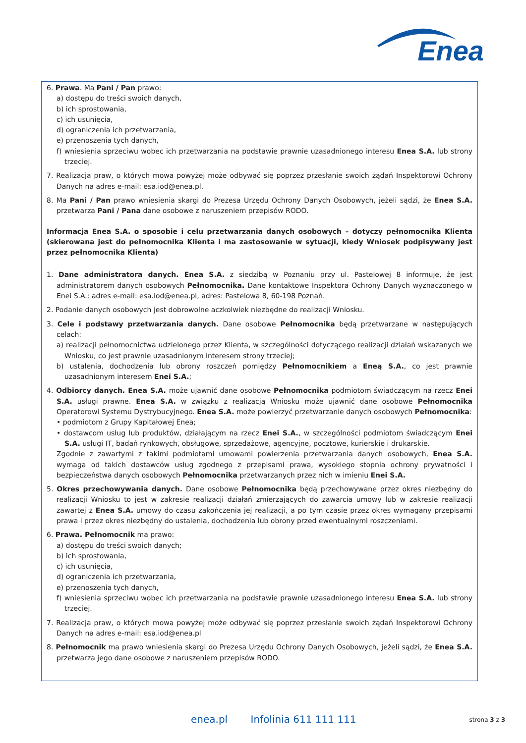Enea
6. Prawa. Ma Pani / Pan prawo:
a) dostępu do treści swoich danych,
b) ich sprostowania,
c) ich usunięcia,
d) ograniczenia ich przetwarzania,
e) przenoszenia tych danych,
f) wniesienia sprzeciwu wobec ich przetwarzania na podstawie prawnie uzasadnionego interesu Enea S.A. lub strony trzeciej.
7. Realizacja praw, o których mowa powyżej może odbywać się poprzez przesłanie swoich żądań Inspektorowi Ochrony Danych na adres e-mail: esa.iod@enea.pl.
8. Ma Pani / Pan prawo wniesienia skargi do Prezesa Urzędu Ochrony Danych Osobowych, jeżeli sądzi, że Enea S.A. przetwarza Pani / Pana dane osobowe z naruszeniem przepisów RODO.
Informacja Enea S.A. o sposobie i celu przetwarzania danych osobowych – dotyczy pełnomocnika Klienta (skierowana jest do pełnomocnika Klienta i ma zastosowanie w sytuacji, kiedy Wniosek podpisywany jest przez pełnomocnika Klienta)
1. Dane administratora danych. Enea S.A. z siedzibą w Poznaniu przy ul. Pastelowej 8 informuje, że jest administratorem danych osobowych Pełnomocnika. Dane kontaktowe Inspektora Ochrony Danych wyznaczonego w Enei S.A.: adres e-mail: esa.iod@enea.pl, adres: Pastelowa 8, 60-198 Poznań.
2. Podanie danych osobowych jest dobrowolne aczkolwiek niezbędne do realizacji Wniosku.
3. Cele i podstawy przetwarzania danych. Dane osobowe Pełnomocnika będą przetwarzane w następujących celach:
a) realizacji pełnomocnictwa udzielonego przez Klienta, w szczególności dotyczącego realizacji działań wskazanych we Wniosku, co jest prawnie uzasadnionym interesem strony trzeciej;
b) ustalenia, dochodzenia lub obrony roszczeń pomiędzy Pełnomocnikiem a Eneą S.A., co jest prawnie uzasadnionym interesem Enei S.A.;
4. Odbiorcy danych. Enea S.A. może ujawnić dane osobowe Pełnomocnika podmiotom świadczącym na rzecz Enei S.A. usługi prawne. Enea S.A. w związku z realizacją Wniosku może ujawnić dane osobowe Pełnomocnika Operatorowi Systemu Dystrybucyjnego. Enea S.A. może powierzyć przetwarzanie danych osobowych Pełnomocnika:
• podmiotom z Grupy Kapitałowej Enea;
• dostawcom usług lub produktów, działającym na rzecz Enei S.A., w szczególności podmiotom świadczącym Enei S.A. usługi IT, badań rynkowych, obsługowe, sprzedażowe, agencyjne, pocztowe, kurierskie i drukarskie.
Zgodnie z zawartymi z takimi podmiotami umowami powierzenia przetwarzania danych osobowych, Enea S.A. wymaga od takich dostawców usług zgodnego z przepisami prawa, wysokiego stopnia ochrony prywatności i bezpieczeństwa danych osobowych Pełnomocnika przetwarzanych przez nich w imieniu Enei S.A.
5. Okres przechowywania danych. Dane osobowe Pełnomocnika będą przechowywane przez okres niezbędny do realizacji Wniosku to jest w zakresie realizacji działań zmierzających do zawarcia umowy lub w zakresie realizacji zawartej z Enea S.A. umowy do czasu zakończenia jej realizacji, a po tym czasie przez okres wymagany przepisami prawa i przez okres niezbędny do ustalenia, dochodzenia lub obrony przed ewentualnymi roszczeniami.
6. Prawa. Pełnomocnik ma prawo:
a) dostępu do treści swoich danych;
b) ich sprostowania,
c) ich usunięcia,
d) ograniczenia ich przetwarzania,
e) przenoszenia tych danych,
f) wniesienia sprzeciwu wobec ich przetwarzania na podstawie prawnie uzasadnionego interesu Enea S.A. lub strony trzeciej.
7. Realizacja praw, o których mowa powyżej może odbywać się poprzez przesłanie swoich żądań Inspektorowi Ochrony Danych na adres e-mail: esa.iod@enea.pl
8. Pełnomocnik ma prawo wniesienia skargi do Prezesa Urzędu Ochrony Danych Osobowych, jeżeli sądzi, że Enea S.A. przetwarza jego dane osobowe z naruszeniem przepisów RODO.
enea.pl Infolinia 611 111 111 strona 3 z 3